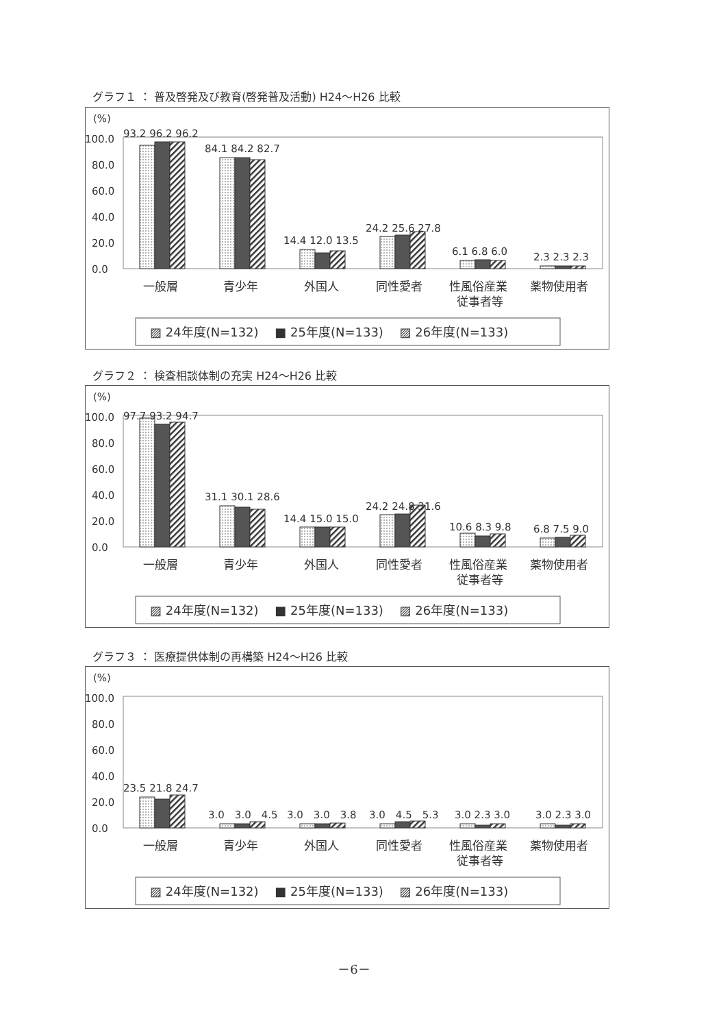グラフ１ ： 普及啓発及び教育(啓発普及活動) H24～H26 比較
(%)
100.0
80.0
60.0
40.0
20.0
0.0
93.2 96.2 96.2
84.1 84.2 82.7
14.4 12.0 13.5
24.2 25.6 27.8
6.1 6.8 6.0
2.3 2.3 2.3
一般層
青少年
外国人
同性愛者
性風俗産業
従事者等
薬物使用者
▨ 24年度(N=132)　 ■ 25年度(N=133)　 ▨ 26年度(N=133)
グラフ２ ： 検査相談体制の充実 H24～H26 比較
(%)
100.0
80.0
60.0
40.0
20.0
0.0
97.7 93.2 94.7
31.1 30.1 28.6
14.4 15.0 15.0
24.2 24.8 31.6
10.6 8.3 9.8
6.8 7.5 9.0
一般層
青少年
外国人
同性愛者
性風俗産業
従事者等
薬物使用者
▨ 24年度(N=132)　 ■ 25年度(N=133)　 ▨ 26年度(N=133)
グラフ３ ： 医療提供体制の再構築 H24～H26 比較
(%)
100.0
80.0
60.0
40.0
20.0
0.0
23.5 21.8 24.7
3.0　3.0　4.5
3.0　3.0　3.8
3.0　4.5　5.3
3.0 2.3 3.0
3.0 2.3 3.0
一般層
青少年
外国人
同性愛者
性風俗産業
従事者等
薬物使用者
▨ 24年度(N=132)　 ■ 25年度(N=133)　 ▨ 26年度(N=133)
－6－